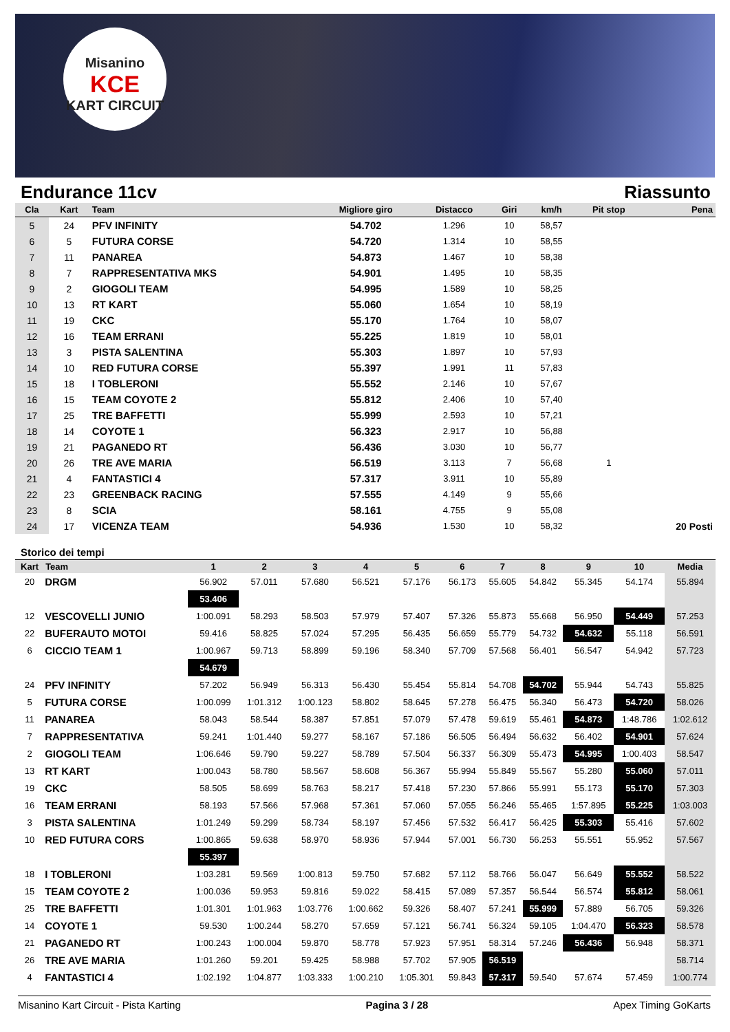Misanino
KCE
KART CIRCUIT
Endurance 11cv Riassunto
| Cla | Kart | Team | Migliore giro | Distacco | Giri | km/h | Pit stop | Pena |
| --- | --- | --- | --- | --- | --- | --- | --- | --- |
| 5 | 24 | PFV INFINITY | 54.702 | 1.296 | 10 | 58,57 | | |
| 6 | 5 | FUTURA CORSE | 54.720 | 1.314 | 10 | 58,55 | | |
| 7 | 11 | PANAREA | 54.873 | 1.467 | 10 | 58,38 | | |
| 8 | 7 | RAPPRESENTATIVA MKS | 54.901 | 1.495 | 10 | 58,35 | | |
| 9 | 2 | GIOGOLI TEAM | 54.995 | 1.589 | 10 | 58,25 | | |
| 10 | 13 | RT KART | 55.060 | 1.654 | 10 | 58,19 | | |
| 11 | 19 | CKC | 55.170 | 1.764 | 10 | 58,07 | | |
| 12 | 16 | TEAM ERRANI | 55.225 | 1.819 | 10 | 58,01 | | |
| 13 | 3 | PISTA SALENTINA | 55.303 | 1.897 | 10 | 57,93 | | |
| 14 | 10 | RED FUTURA CORSE | 55.397 | 1.991 | 11 | 57,83 | | |
| 15 | 18 | I TOBLERONI | 55.552 | 2.146 | 10 | 57,67 | | |
| 16 | 15 | TEAM COYOTE 2 | 55.812 | 2.406 | 10 | 57,40 | | |
| 17 | 25 | TRE BAFFETTI | 55.999 | 2.593 | 10 | 57,21 | | |
| 18 | 14 | COYOTE 1 | 56.323 | 2.917 | 10 | 56,88 | | |
| 19 | 21 | PAGANEDO RT | 56.436 | 3.030 | 10 | 56,77 | | |
| 20 | 26 | TRE AVE MARIA | 56.519 | 3.113 | 7 | 56,68 | 1 | |
| 21 | 4 | FANTASTICI 4 | 57.317 | 3.911 | 10 | 55,89 | | |
| 22 | 23 | GREENBACK RACING | 57.555 | 4.149 | 9 | 55,66 | | |
| 23 | 8 | SCIA | 58.161 | 4.755 | 9 | 55,08 | | |
| 24 | 17 | VICENZA TEAM | 54.936 | 1.530 | 10 | 58,32 | | 20 Posti |
Storico dei tempi
| Kart | Team | 1 | 2 | 3 | 4 | 5 | 6 | 7 | 8 | 9 | 10 | Media |
| --- | --- | --- | --- | --- | --- | --- | --- | --- | --- | --- | --- | --- |
| 20 | DRGM | 56.902 | 57.011 | 57.680 | 56.521 | 57.176 | 56.173 | 55.605 | 54.842 | 55.345 | 54.174 | 55.894 |
| | | 53.406 | | | | | | | | | | |
| 12 | VESCOVELLI JUNIO | 1:00.091 | 58.293 | 58.503 | 57.979 | 57.407 | 57.326 | 55.873 | 55.668 | 56.950 | 54.449 | 57.253 |
| 22 | BUFERAUTO MOTOI | 59.416 | 58.825 | 57.024 | 57.295 | 56.435 | 56.659 | 55.779 | 54.732 | 54.632 | 55.118 | 56.591 |
| 6 | CICCIO TEAM 1 | 1:00.967 | 59.713 | 58.899 | 59.196 | 58.340 | 57.709 | 57.568 | 56.401 | 56.547 | 54.942 | 57.723 |
| | | 54.679 | | | | | | | | | | |
| 24 | PFV INFINITY | 57.202 | 56.949 | 56.313 | 56.430 | 55.454 | 55.814 | 54.708 | 54.702 | 55.944 | 54.743 | 55.825 |
| 5 | FUTURA CORSE | 1:00.099 | 1:01.312 | 1:00.123 | 58.802 | 58.645 | 57.278 | 56.475 | 56.340 | 56.473 | 54.720 | 58.026 |
| 11 | PANAREA | 58.043 | 58.544 | 58.387 | 57.851 | 57.079 | 57.478 | 59.619 | 55.461 | 54.873 | 1:48.786 | 1:02.612 |
| 7 | RAPPRESENTATIVA | 59.241 | 1:01.440 | 59.277 | 58.167 | 57.186 | 56.505 | 56.494 | 56.632 | 56.402 | 54.901 | 57.624 |
| 2 | GIOGOLI TEAM | 1:06.646 | 59.790 | 59.227 | 58.789 | 57.504 | 56.337 | 56.309 | 55.473 | 54.995 | 1:00.403 | 58.547 |
| 13 | RT KART | 1:00.043 | 58.780 | 58.567 | 58.608 | 56.367 | 55.994 | 55.849 | 55.567 | 55.280 | 55.060 | 57.011 |
| 19 | CKC | 58.505 | 58.699 | 58.763 | 58.217 | 57.418 | 57.230 | 57.866 | 55.991 | 55.173 | 55.170 | 57.303 |
| 16 | TEAM ERRANI | 58.193 | 57.566 | 57.968 | 57.361 | 57.060 | 57.055 | 56.246 | 55.465 | 1:57.895 | 55.225 | 1:03.003 |
| 3 | PISTA SALENTINA | 1:01.249 | 59.299 | 58.734 | 58.197 | 57.456 | 57.532 | 56.417 | 56.425 | 55.303 | 55.416 | 57.602 |
| 10 | RED FUTURA CORS | 1:00.865 | 59.638 | 58.970 | 58.936 | 57.944 | 57.001 | 56.730 | 56.253 | 55.551 | 55.952 | 57.567 |
| | | 55.397 | | | | | | | | | | |
| 18 | I TOBLERONI | 1:03.281 | 59.569 | 1:00.813 | 59.750 | 57.682 | 57.112 | 58.766 | 56.047 | 56.649 | 55.552 | 58.522 |
| 15 | TEAM COYOTE 2 | 1:00.036 | 59.953 | 59.816 | 59.022 | 58.415 | 57.089 | 57.357 | 56.544 | 56.574 | 55.812 | 58.061 |
| 25 | TRE BAFFETTI | 1:01.301 | 1:01.963 | 1:03.776 | 1:00.662 | 59.326 | 58.407 | 57.241 | 55.999 | 57.889 | 56.705 | 59.326 |
| 14 | COYOTE 1 | 59.530 | 1:00.244 | 58.270 | 57.659 | 57.121 | 56.741 | 56.324 | 59.105 | 1:04.470 | 56.323 | 58.578 |
| 21 | PAGANEDO RT | 1:00.243 | 1:00.004 | 59.870 | 58.778 | 57.923 | 57.951 | 58.314 | 57.246 | 56.436 | 56.948 | 58.371 |
| 26 | TRE AVE MARIA | 1:01.260 | 59.201 | 59.425 | 58.988 | 57.702 | 57.905 | 56.519 | | | | 58.714 |
| 4 | FANTASTICI 4 | 1:02.192 | 1:04.877 | 1:03.333 | 1:00.210 | 1:05.301 | 59.843 | 57.317 | 59.540 | 57.674 | 57.459 | 1:00.774 |
Misanino Kart Circuit - Pista Karting
Pagina 3 / 28 Apex Timing GoKarts